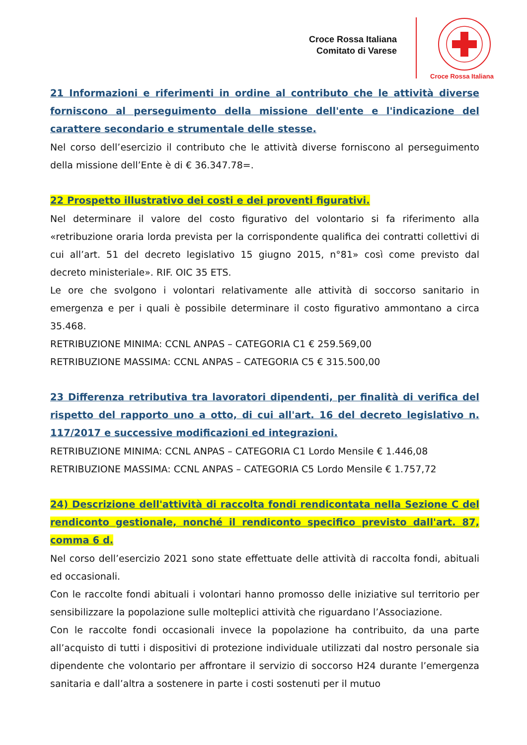Croce Rossa Italiana
Comitato di Varese
Croce Rossa Italiana
21 Informazioni e riferimenti in ordine al contributo che le attività diverse forniscono al perseguimento della missione dell'ente e l'indicazione del carattere secondario e strumentale delle stesse.
Nel corso dell’esercizio il contributo che le attività diverse forniscono al perseguimento della missione dell’Ente è di € 36.347.78=.
22 Prospetto illustrativo dei costi e dei proventi figurativi.
Nel determinare il valore del costo figurativo del volontario si fa riferimento alla «retribuzione oraria lorda prevista per la corrispondente qualifica dei contratti collettivi di cui all’art. 51 del decreto legislativo 15 giugno 2015, n°81» così come previsto dal decreto ministeriale». RIF. OIC 35 ETS.
Le ore che svolgono i volontari relativamente alle attività di soccorso sanitario in emergenza e per i quali è possibile determinare il costo figurativo ammontano a circa 35.468.
RETRIBUZIONE MINIMA: CCNL ANPAS – CATEGORIA C1 € 259.569,00
RETRIBUZIONE MASSIMA: CCNL ANPAS – CATEGORIA C5 € 315.500,00
23 Differenza retributiva tra lavoratori dipendenti, per finalità di verifica del rispetto del rapporto uno a otto, di cui all'art. 16 del decreto legislativo n. 117/2017 e successive modificazioni ed integrazioni.
RETRIBUZIONE MINIMA: CCNL ANPAS – CATEGORIA C1 Lordo Mensile € 1.446,08
RETRIBUZIONE MASSIMA: CCNL ANPAS – CATEGORIA C5 Lordo Mensile € 1.757,72
24) Descrizione dell'attività di raccolta fondi rendicontata nella Sezione C del rendiconto gestionale, nonché il rendiconto specifico previsto dall'art. 87, comma 6 d.
Nel corso dell’esercizio 2021 sono state effettuate delle attività di raccolta fondi, abituali ed occasionali.
Con le raccolte fondi abituali i volontari hanno promosso delle iniziative sul territorio per sensibilizzare la popolazione sulle molteplici attività che riguardano l’Associazione.
Con le raccolte fondi occasionali invece la popolazione ha contribuito, da una parte all’acquisto di tutti i dispositivi di protezione individuale utilizzati dal nostro personale sia dipendente che volontario per affrontare il servizio di soccorso H24 durante l’emergenza sanitaria e dall’altra a sostenere in parte i costi sostenuti per il mutuo